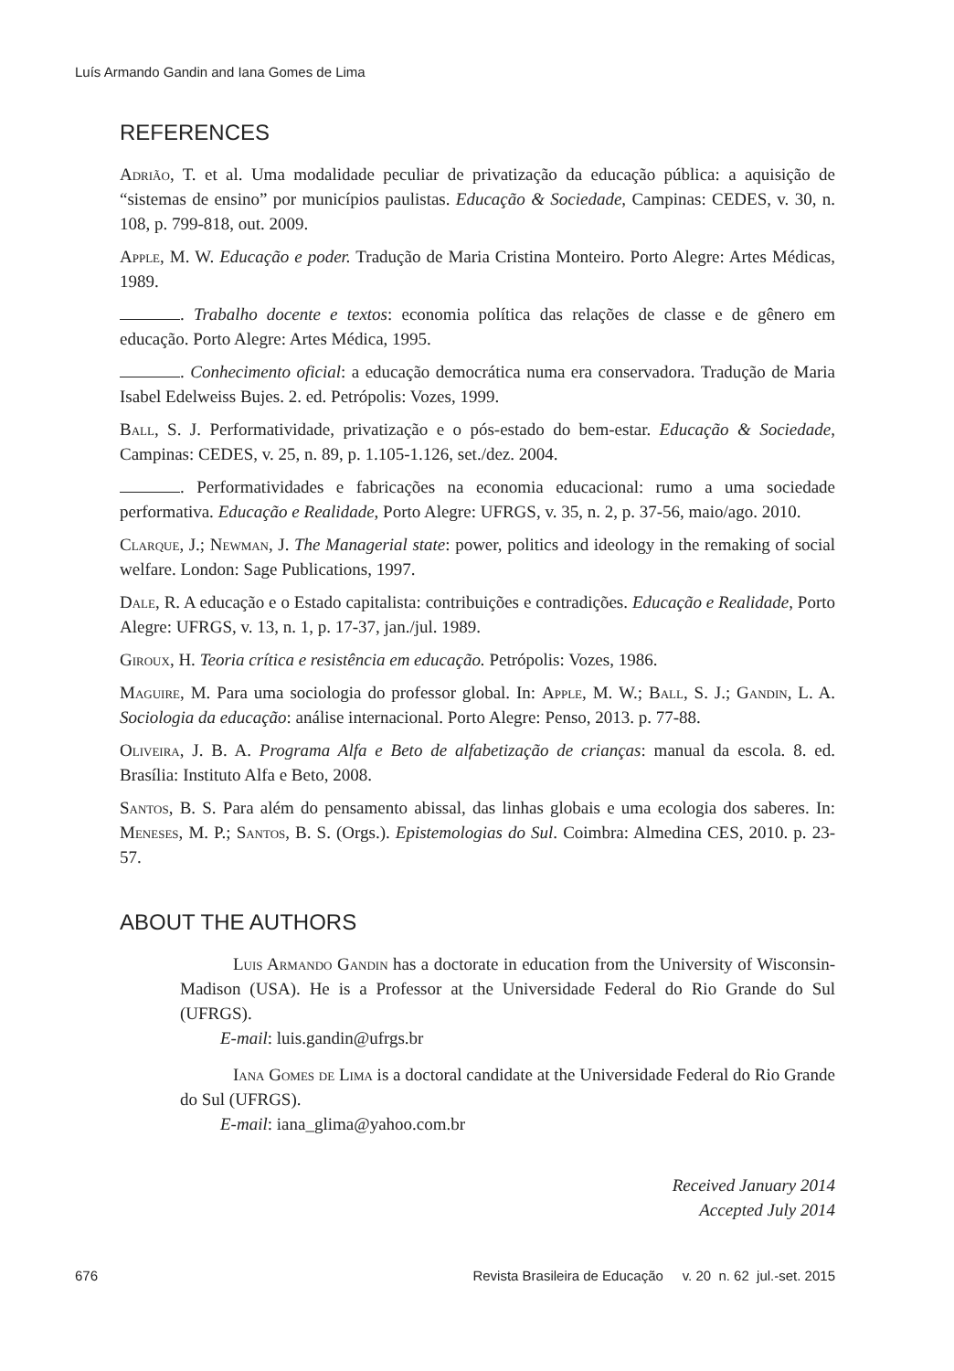Luís Armando Gandin and Iana Gomes de Lima
REFERENCES
Adrião, T. et al. Uma modalidade peculiar de privatização da educação pública: a aquisição de “sistemas de ensino” por municípios paulistas. Educação & Sociedade, Campinas: CEDES, v. 30, n. 108, p. 799-818, out. 2009.
Apple, M. W. Educação e poder. Tradução de Maria Cristina Monteiro. Porto Alegre: Artes Médicas, 1989.
. Trabalho docente e textos: economia política das relações de classe e de gênero em educação. Porto Alegre: Artes Médica, 1995.
. Conhecimento oficial: a educação democrática numa era conservadora. Tradução de Maria Isabel Edelweiss Bujes. 2. ed. Petrópolis: Vozes, 1999.
Ball, S. J. Performatividade, privatização e o pós-estado do bem-estar. Educação & Sociedade, Campinas: CEDES, v. 25, n. 89, p. 1.105-1.126, set./dez. 2004.
. Performatividades e fabricações na economia educacional: rumo a uma sociedade performativa. Educação e Realidade, Porto Alegre: UFRGS, v. 35, n. 2, p. 37-56, maio/ago. 2010.
Clarque, J.; Newman, J. The Managerial state: power, politics and ideology in the remaking of social welfare. London: Sage Publications, 1997.
Dale, R. A educação e o Estado capitalista: contribuições e contradições. Educação e Realidade, Porto Alegre: UFRGS, v. 13, n. 1, p. 17-37, jan./jul. 1989.
Giroux, H. Teoria crítica e resistência em educação. Petrópolis: Vozes, 1986.
Maguire, M. Para uma sociologia do professor global. In: Apple, M. W.; Ball, S. J.; Gandin, L. A. Sociologia da educação: análise internacional. Porto Alegre: Penso, 2013. p. 77-88.
Oliveira, J. B. A. Programa Alfa e Beto de alfabetização de crianças: manual da escola. 8. ed. Brasília: Instituto Alfa e Beto, 2008.
Santos, B. S. Para além do pensamento abissal, das linhas globais e uma ecologia dos saberes. In: Meneses, M. P.; Santos, B. S. (Orgs.). Epistemologias do Sul. Coimbra: Almedina CES, 2010. p. 23-57.
ABOUT THE AUTHORS
Luis Armando Gandin has a doctorate in education from the University of Wisconsin-Madison (USA). He is a Professor at the Universidade Federal do Rio Grande do Sul (UFRGS).
E-mail: luis.gandin@ufrgs.br
Iana Gomes de Lima is a doctoral candidate at the Universidade Federal do Rio Grande do Sul (UFRGS).
E-mail: iana_glima@yahoo.com.br
Received January 2014
Accepted July 2014
676 Revista Brasileira de Educação v. 20 n. 62 jul.-set. 2015